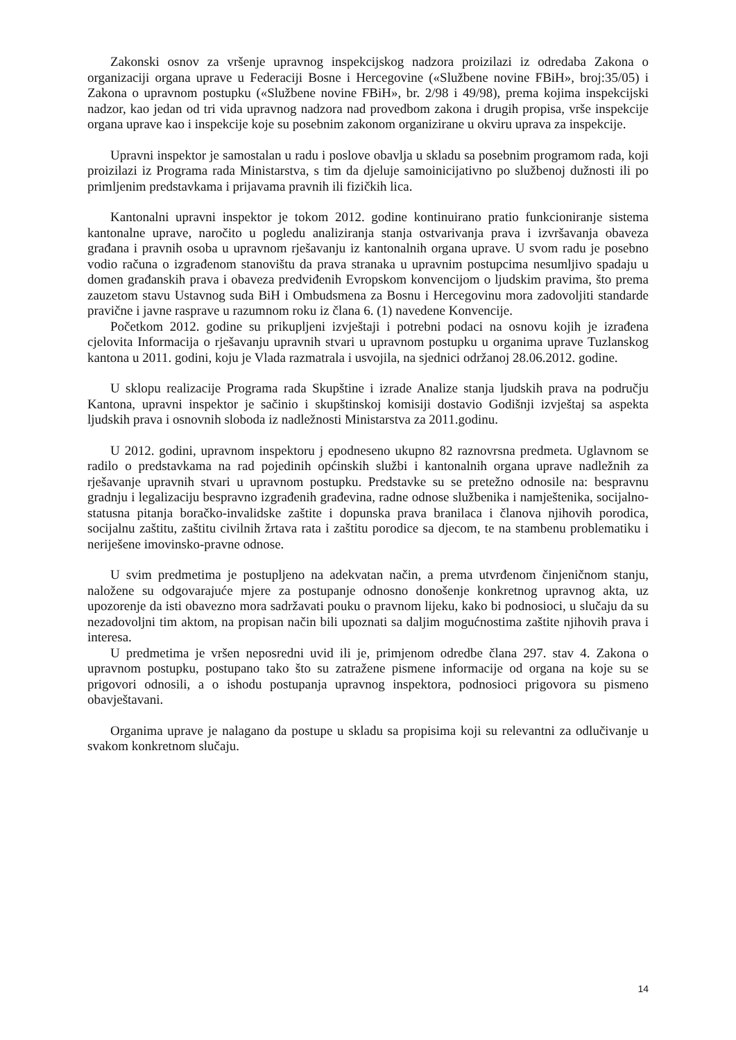Zakonski osnov za vršenje upravnog inspekcijskog nadzora proizilazi iz odredaba Zakona o organizaciji organa uprave u Federaciji Bosne i Hercegovine («Službene novine FBiH», broj:35/05) i Zakona o upravnom postupku («Službene novine FBiH», br. 2/98 i 49/98), prema kojima inspekcijski nadzor, kao jedan od tri vida upravnog nadzora nad provedbom zakona i drugih propisa, vrše inspekcije organa uprave kao i inspekcije koje su posebnim zakonom organizirane u okviru uprava za inspekcije.
Upravni inspektor je samostalan u radu i poslove obavlja u skladu sa posebnim programom rada, koji proizilazi iz Programa rada Ministarstva, s tim da djeluje samoinicijativno po službenoj dužnosti ili po primljenim predstavkama i prijavama pravnih ili fizičkih lica.
Kantonalni upravni inspektor je tokom 2012. godine kontinuirano pratio funkcioniranje sistema kantonalne uprave, naročito u pogledu analiziranja stanja ostvarivanja prava i izvršavanja obaveza građana i pravnih osoba u upravnom rješavanju iz kantonalnih organa uprave. U svom radu je posebno vodio računa o izgrađenom stanovištu da prava stranaka u upravnim postupcima nesumljivo spadaju u domen građanskih prava i obaveza predviđenih Evropskom konvencijom o ljudskim pravima, što prema zauzetom stavu Ustavnog suda BiH i Ombudsmena za Bosnu i Hercegovinu mora zadovoljiti standarde pravične i javne rasprave u razumnom roku iz člana 6. (1) navedene Konvencije.
Početkom 2012. godine su prikupljeni izvještaji i potrebni podaci na osnovu kojih je izrađena cjelovita Informacija o rješavanju upravnih stvari u upravnom postupku u organima uprave Tuzlanskog kantona u 2011. godini, koju je Vlada razmatrala i usvojila, na sjednici održanoj 28.06.2012. godine.
U sklopu realizacije Programa rada Skupštine i izrade Analize stanja ljudskih prava na području Kantona, upravni inspektor je sačinio i skupštinskoj komisiji dostavio Godišnji izvještaj sa aspekta ljudskih prava i osnovnih sloboda iz nadležnosti Ministarstva za 2011.godinu.
U 2012. godini, upravnom inspektoru j epodneseno ukupno 82 raznovrsna predmeta. Uglavnom se radilo o predstavkama na rad pojedinih općinskih službi i kantonalnih organa uprave nadležnih za rješavanje upravnih stvari u upravnom postupku. Predstavke su se pretežno odnosile na: bespravnu gradnju i legalizaciju bespravno izgrađenih građevina, radne odnose službenika i namještenika, socijalno-statusna pitanja boračko-invalidske zaštite i dopunska prava branilaca i članova njihovih porodica, socijalnu zaštitu, zaštitu civilnih žrtava rata i zaštitu porodice sa djecom, te na stambenu problematiku i neriješene imovinsko-pravne odnose.
U svim predmetima je postupljeno na adekvatan način, a prema utvrđenom činjeničnom stanju, naložene su odgovarajuće mjere za postupanje odnosno donošenje konkretnog upravnog akta, uz upozorenje da isti obavezno mora sadržavati pouku o pravnom lijeku, kako bi podnosioci, u slučaju da su nezadovoljni tim aktom, na propisan način bili upoznati sa daljim mogućnostima zaštite njihovih prava i interesa.
U predmetima je vršen neposredni uvid ili je, primjenom odredbe člana 297. stav 4. Zakona o upravnom postupku, postupano tako što su zatražene pismene informacije od organa na koje su se prigovori odnosili, a o ishodu postupanja upravnog inspektora, podnosioci prigovora su pismeno obavještavani.
Organima uprave je nalagano da postupe u skladu sa propisima koji su relevantni za odlučivanje u svakom konkretnom slučaju.
14